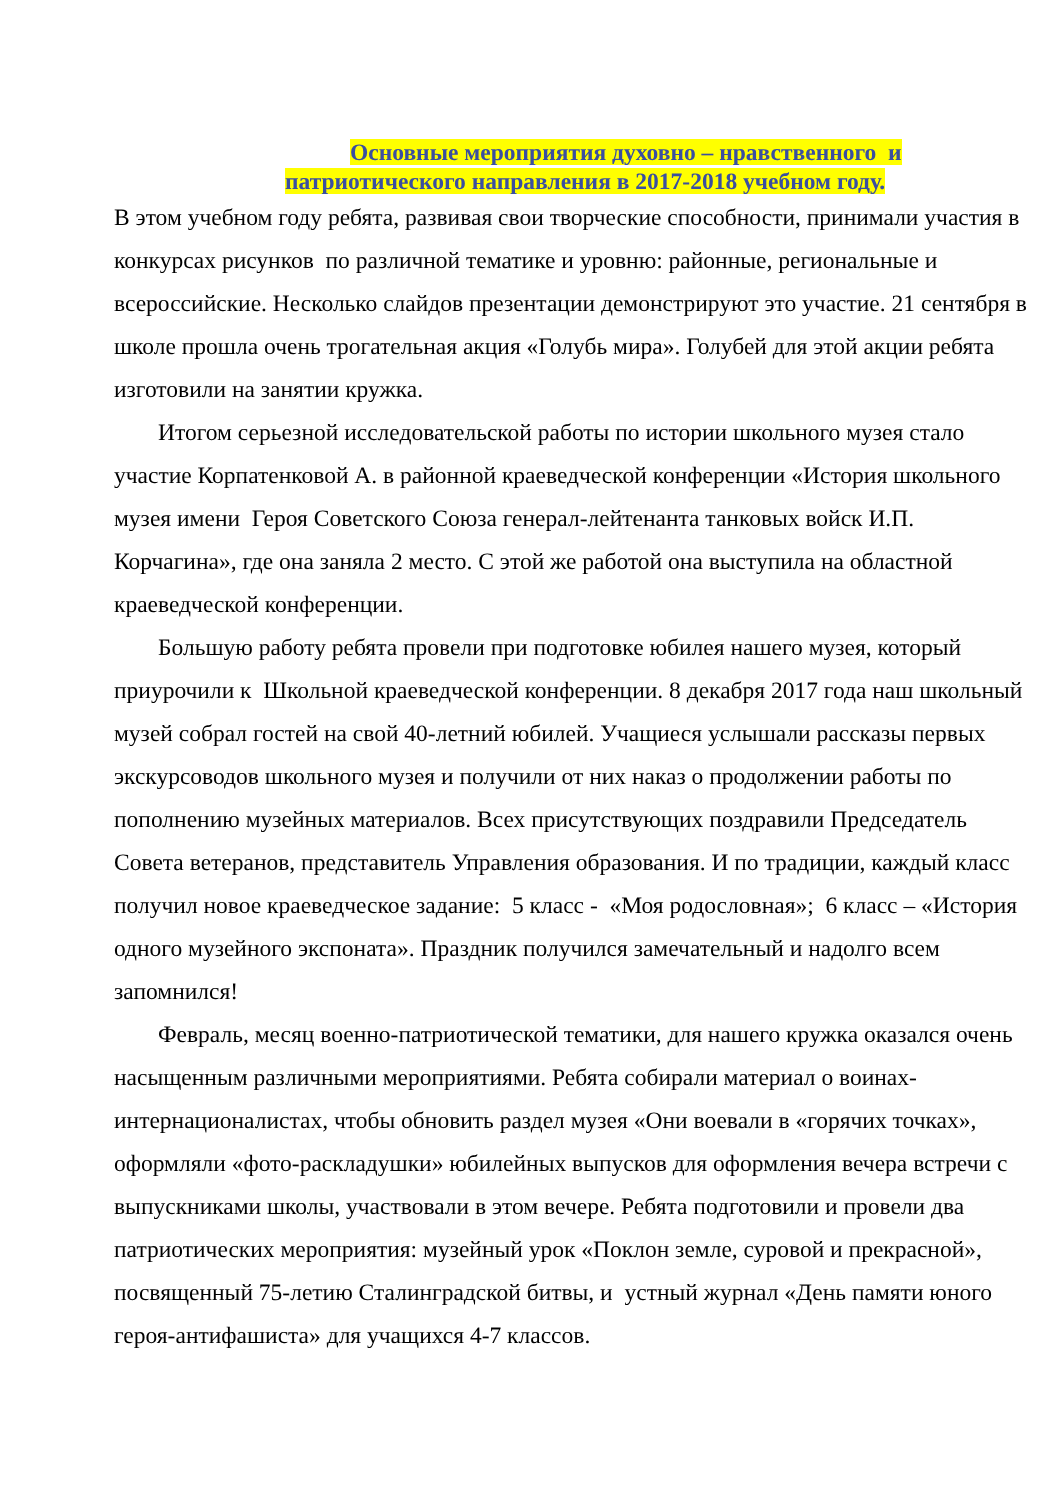Основные мероприятия духовно – нравственного и
патриотического направления в 2017-2018 учебном году.
В этом учебном году ребята, развивая свои творческие способности, принимали участия в конкурсах рисунков по различной тематике и уровню: районные, региональные и всероссийские. Несколько слайдов презентации демонстрируют это участие. 21 сентября в школе прошла очень трогательная акция «Голубь мира». Голубей для этой акции ребята изготовили на занятии кружка.
Итогом серьезной исследовательской работы по истории школьного музея стало участие Корпатенковой А. в районной краеведческой конференции «История школьного музея имени Героя Советского Союза генерал-лейтенанта танковых войск И.П. Корчагина», где она заняла 2 место. С этой же работой она выступила на областной краеведческой конференции.
Большую работу ребята провели при подготовке юбилея нашего музея, который приурочили к Школьной краеведческой конференции. 8 декабря 2017 года наш школьный музей собрал гостей на свой 40-летний юбилей. Учащиеся услышали рассказы первых экскурсоводов школьного музея и получили от них наказ о продолжении работы по пополнению музейных материалов. Всех присутствующих поздравили Председатель Совета ветеранов, представитель Управления образования. И по традиции, каждый класс получил новое краеведческое задание: 5 класс - «Моя родословная»; 6 класс – «История одного музейного экспоната». Праздник получился замечательный и надолго всем запомнился!
Февраль, месяц военно-патриотической тематики, для нашего кружка оказался очень насыщенным различными мероприятиями. Ребята собирали материал о воинах-интернационалистах, чтобы обновить раздел музея «Они воевали в «горячих точках», оформляли «фото-раскладушки» юбилейных выпусков для оформления вечера встречи с выпускниками школы, участвовали в этом вечере. Ребята подготовили и провели два патриотических мероприятия: музейный урок «Поклон земле, суровой и прекрасной», посвященный 75-летию Сталинградской битвы, и устный журнал «День памяти юного героя-антифашиста» для учащихся 4-7 классов.